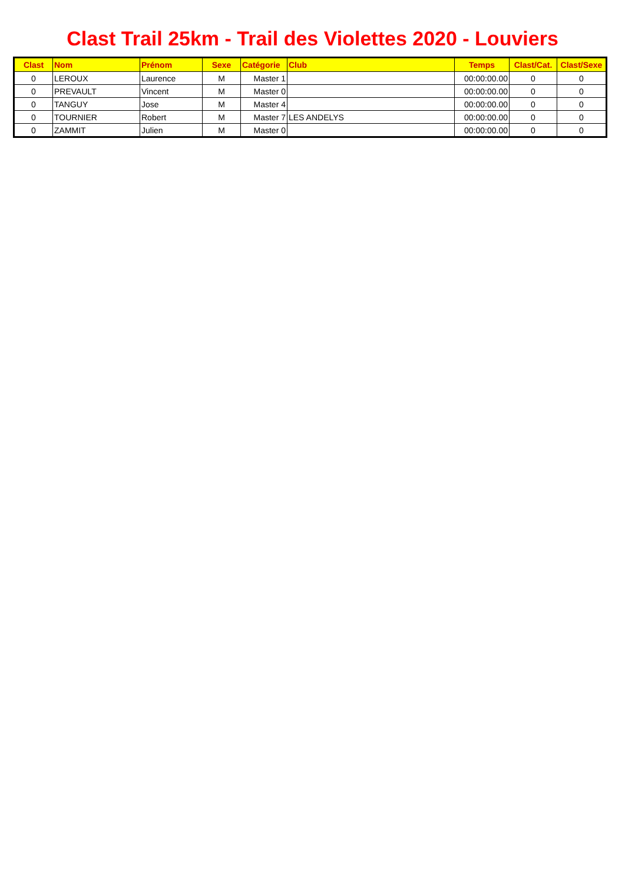Clast Trail 25km - Trail des Violettes 2020 - Louviers
| Clast | Nom | Prénom | Sexe | Catégorie | Club | Temps | Clast/Cat. | Clast/Sexe |
| --- | --- | --- | --- | --- | --- | --- | --- | --- |
| 0 | LEROUX | Laurence | M | Master 1 | | 00:00:00.00 | 0 | 0 |
| 0 | PREVAULT | Vincent | M | Master 0 | | 00:00:00.00 | 0 | 0 |
| 0 | TANGUY | Jose | M | Master 4 | | 00:00:00.00 | 0 | 0 |
| 0 | TOURNIER | Robert | M | Master 7 | LES ANDELYS | 00:00:00.00 | 0 | 0 |
| 0 | ZAMMIT | Julien | M | Master 0 | | 00:00:00.00 | 0 | 0 |